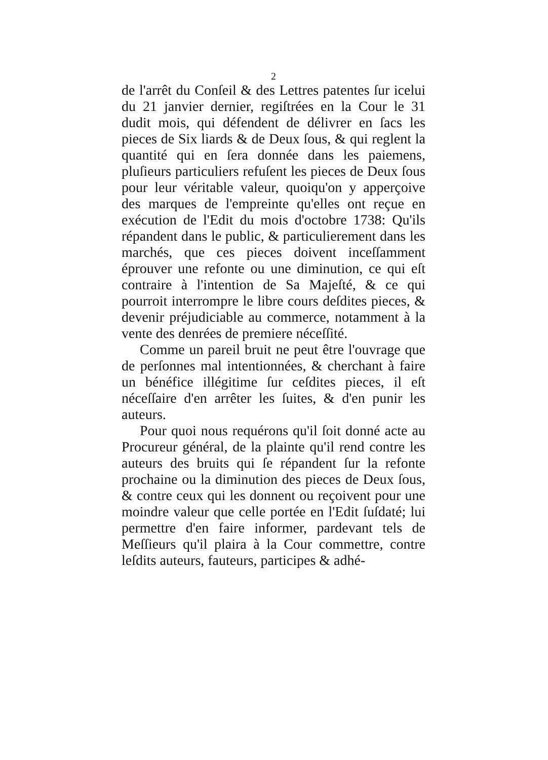2
de l'arrêt du Conſeil & des Lettres patentes ſur icelui du 21 janvier dernier, regiſtrées en la Cour le 31 dudit mois, qui défendent de délivrer en ſacs les pieces de Six liards & de Deux ſous, & qui reglent la quantité qui en ſera donnée dans les paiemens, pluſieurs particuliers refuſent les pieces de Deux ſous pour leur véritable valeur, quoiqu'on y apperçoive des marques de l'empreinte qu'elles ont reçue en exécution de l'Edit du mois d'octobre 1738: Qu'ils répandent dans le public, & particulierement dans les marchés, que ces pieces doivent inceſſamment éprouver une refonte ou une diminution, ce qui eſt contraire à l'intention de Sa Majeſté, & ce qui pourroit interrompre le libre cours deſdites pieces, & devenir préjudiciable au commerce, notamment à la vente des denrées de premiere néceſſité.
Comme un pareil bruit ne peut être l'ouvrage que de perſonnes mal intentionnées, & cherchant à faire un bénéfice illégitime ſur ceſdites pieces, il eſt néceſſaire d'en arrêter les ſuites, & d'en punir les auteurs.
Pour quoi nous requérons qu'il ſoit donné acte au Procureur général, de la plainte qu'il rend contre les auteurs des bruits qui ſe répandent ſur la refonte prochaine ou la diminution des pieces de Deux ſous, & contre ceux qui les donnent ou reçoivent pour une moindre valeur que celle portée en l'Edit ſuſdaté; lui permettre d'en faire informer, pardevant tels de Meſſieurs qu'il plaira à la Cour commettre, contre leſdits auteurs, fauteurs, participes & adhé-